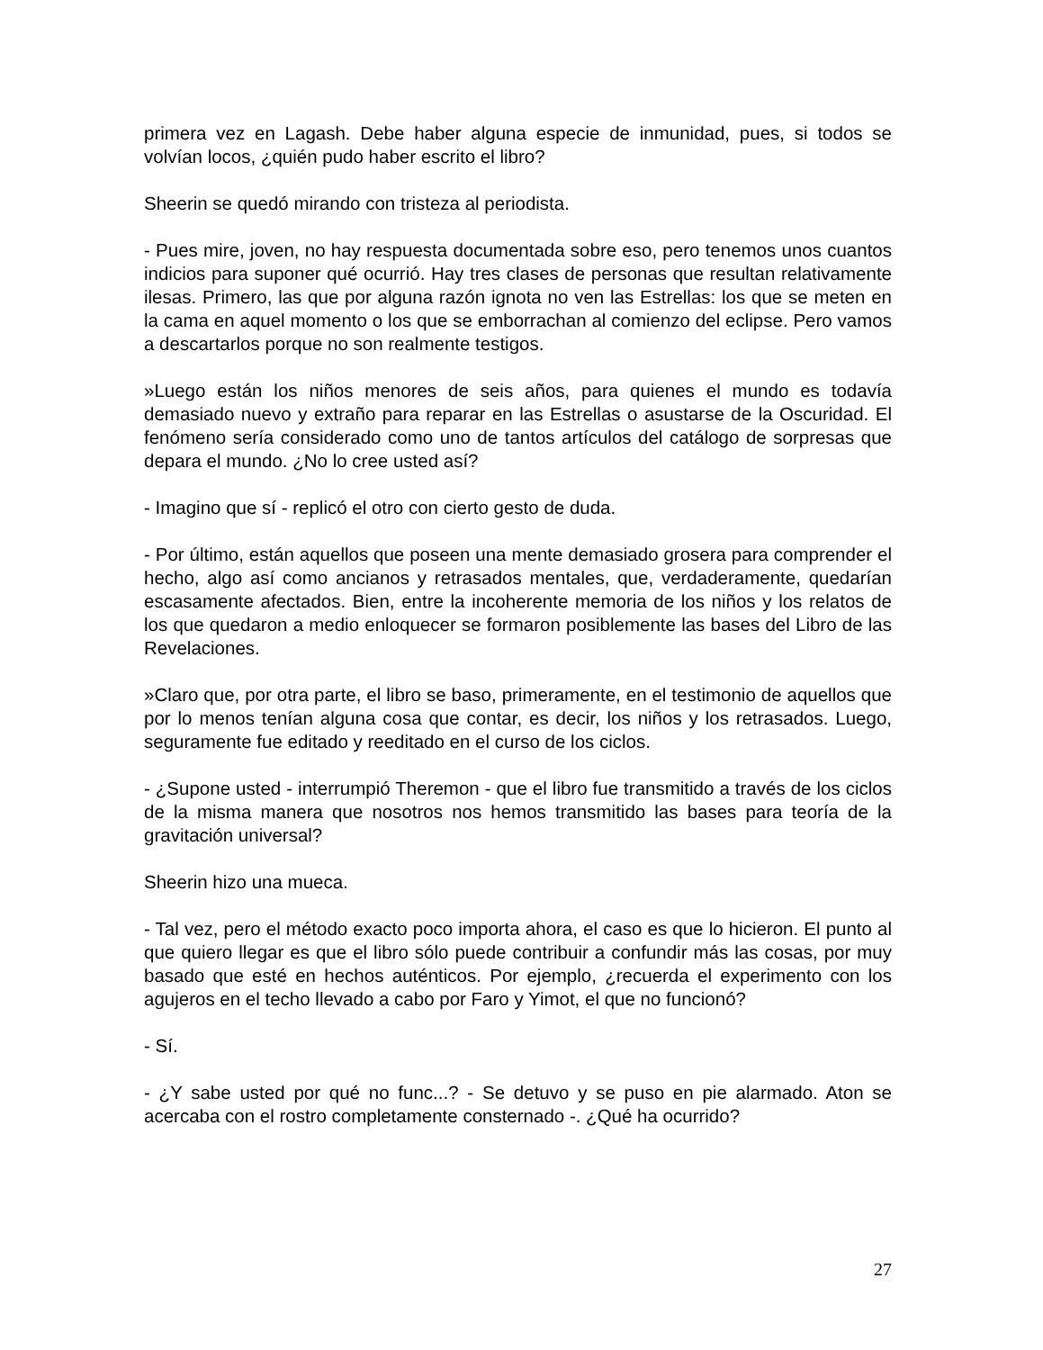primera vez en Lagash. Debe haber alguna especie de inmunidad, pues, si todos se volvían locos, ¿quién pudo haber escrito el libro?
Sheerin se quedó mirando con tristeza al periodista.
- Pues mire, joven, no hay respuesta documentada sobre eso, pero tenemos unos cuantos indicios para suponer qué ocurrió. Hay tres clases de personas que resultan relativamente ilesas. Primero, las que por alguna razón ignota no ven las Estrellas: los que se meten en la cama en aquel momento o los que se emborrachan al comienzo del eclipse. Pero vamos a descartarlos porque no son realmente testigos.
»Luego están los niños menores de seis años, para quienes el mundo es todavía demasiado nuevo y extraño para reparar en las Estrellas o asustarse de la Oscuridad. El fenómeno sería considerado como uno de tantos artículos del catálogo de sorpresas que depara el mundo. ¿No lo cree usted así?
- Imagino que sí - replicó el otro con cierto gesto de duda.
- Por último, están aquellos que poseen una mente demasiado grosera para comprender el hecho, algo así como ancianos y retrasados mentales, que, verdaderamente, quedarían escasamente afectados. Bien, entre la incoherente memoria de los niños y los relatos de los que quedaron a medio enloquecer se formaron posiblemente las bases del Libro de las Revelaciones.
»Claro que, por otra parte, el libro se baso, primeramente, en el testimonio de aquellos que por lo menos tenían alguna cosa que contar, es decir, los niños y los retrasados. Luego, seguramente fue editado y reeditado en el curso de los ciclos.
- ¿Supone usted - interrumpió Theremon - que el libro fue transmitido a través de los ciclos de la misma manera que nosotros nos hemos transmitido las bases para teoría de la gravitación universal?
Sheerin hizo una mueca.
- Tal vez, pero el método exacto poco importa ahora, el caso es que lo hicieron. El punto al que quiero llegar es que el libro sólo puede contribuir a confundir más las cosas, por muy basado que esté en hechos auténticos. Por ejemplo, ¿recuerda el experimento con los agujeros en el techo llevado a cabo por Faro y Yimot, el que no funcionó?
- Sí.
- ¿Y sabe usted por qué no func...? - Se detuvo y se puso en pie alarmado. Aton se acercaba con el rostro completamente consternado -. ¿Qué ha ocurrido?
27